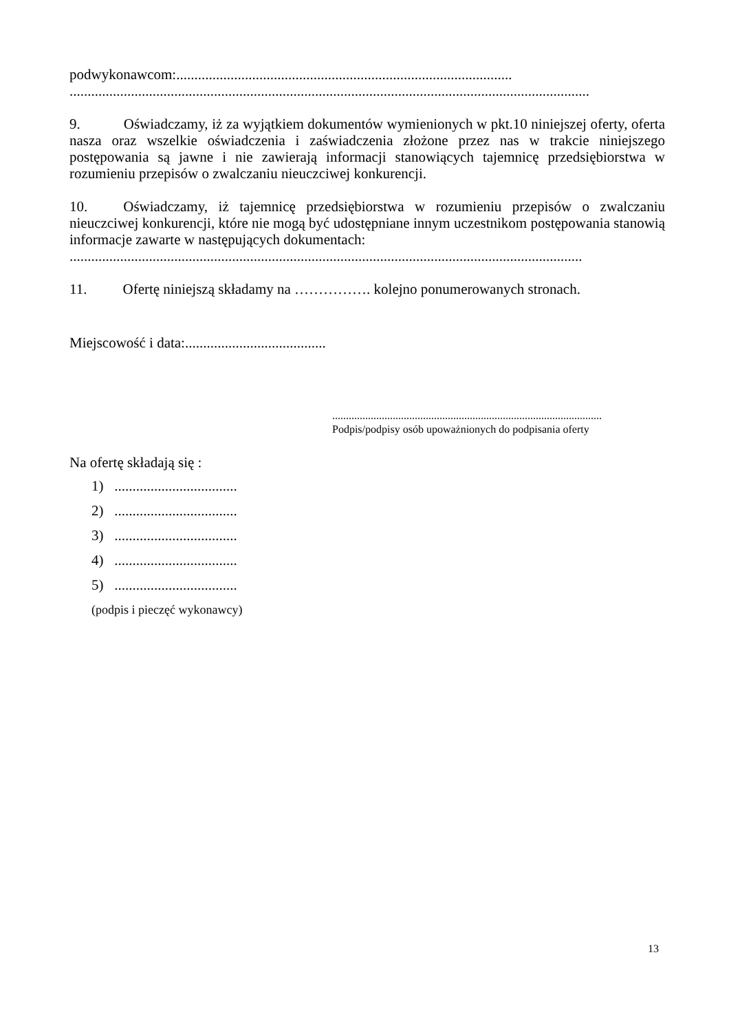podwykonawcom:.............................................................................................
................................................................................................................................................
9. Oświadczamy, iż za wyjątkiem dokumentów wymienionych w pkt.10 niniejszej oferty, oferta nasza oraz wszelkie oświadczenia i zaświadczenia złożone przez nas w trakcie niniejszego postępowania są jawne i nie zawierają informacji stanowiących tajemnicę przedsiębiorstwa w rozumieniu przepisów o zwalczaniu nieuczciwej konkurencji.
10. Oświadczamy, iż tajemnicę przedsiębiorstwa w rozumieniu przepisów o zwalczaniu nieuczciwej konkurencji, które nie mogą być udostępniane innym uczestnikom postępowania stanowią informacje zawarte w następujących dokumentach:
..............................................................................................................................................
11. Ofertę niniejszą składamy na ……………. kolejno ponumerowanych stronach.
Miejscowość i data:.......................................
..................................................................................................
Podpis/podpisy osób upoważnionych do podpisania oferty
Na ofertę składają się :
1) ..................................
2) ..................................
3) ..................................
4) ..................................
5) ..................................
(podpis i pieczęć wykonawcy)
13